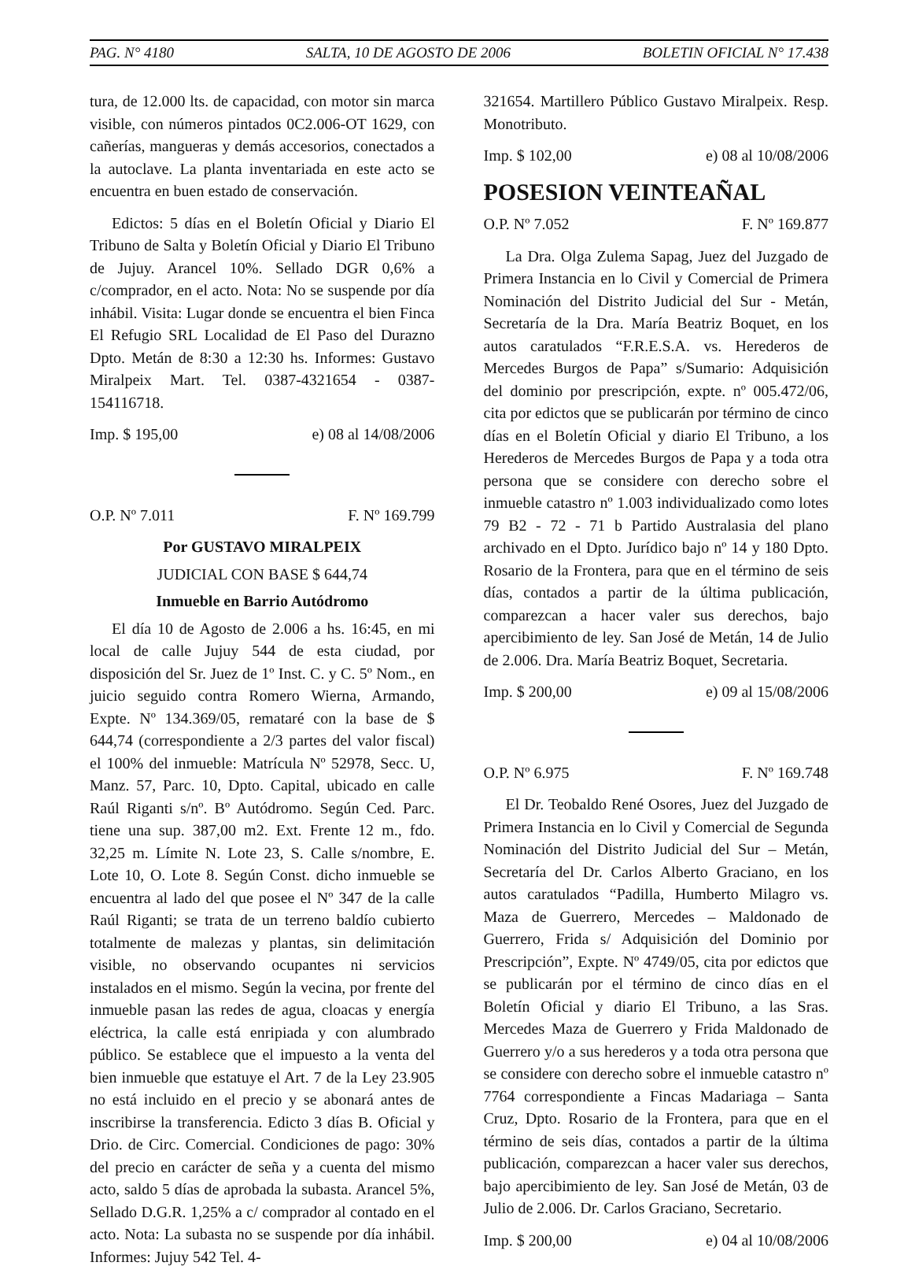PAG. N° 4180 SALTA, 10 DE AGOSTO DE 2006 BOLETIN OFICIAL N° 17.438
tura, de 12.000 lts. de capacidad, con motor sin marca visible, con números pintados 0C2.006-OT 1629, con cañerías, mangueras y demás accesorios, conectados a la autoclave. La planta inventariada en este acto se encuentra en buen estado de conservación.
Edictos: 5 días en el Boletín Oficial y Diario El Tribuno de Salta y Boletín Oficial y Diario El Tribuno de Jujuy. Arancel 10%. Sellado DGR 0,6% a c/comprador, en el acto. Nota: No se suspende por día inhábil. Visita: Lugar donde se encuentra el bien Finca El Refugio SRL Localidad de El Paso del Durazno Dpto. Metán de 8:30 a 12:30 hs. Informes: Gustavo Miralpeix Mart. Tel. 0387-4321654 - 0387-154116718.
Imp. $ 195,00 e) 08 al 14/08/2006
O.P. Nº 7.011 F. Nº 169.799
Por GUSTAVO MIRALPEIX
JUDICIAL CON BASE $ 644,74
Inmueble en Barrio Autódromo
El día 10 de Agosto de 2.006 a hs. 16:45, en mi local de calle Jujuy 544 de esta ciudad, por disposición del Sr. Juez de 1º Inst. C. y C. 5º Nom., en juicio seguido contra Romero Wierna, Armando, Expte. Nº 134.369/05, remataré con la base de $ 644,74 (correspondiente a 2/3 partes del valor fiscal) el 100% del inmueble: Matrícula Nº 52978, Secc. U, Manz. 57, Parc. 10, Dpto. Capital, ubicado en calle Raúl Riganti s/nº. Bº Autódromo. Según Ced. Parc. tiene una sup. 387,00 m2. Ext. Frente 12 m., fdo. 32,25 m. Límite N. Lote 23, S. Calle s/nombre, E. Lote 10, O. Lote 8. Según Const. dicho inmueble se encuentra al lado del que posee el Nº 347 de la calle Raúl Riganti; se trata de un terreno baldío cubierto totalmente de malezas y plantas, sin delimitación visible, no observando ocupantes ni servicios instalados en el mismo. Según la vecina, por frente del inmueble pasan las redes de agua, cloacas y energía eléctrica, la calle está enripiada y con alumbrado público. Se establece que el impuesto a la venta del bien inmueble que estatuye el Art. 7 de la Ley 23.905 no está incluido en el precio y se abonará antes de inscribirse la transferencia. Edicto 3 días B. Oficial y Drio. de Circ. Comercial. Condiciones de pago: 30% del precio en carácter de seña y a cuenta del mismo acto, saldo 5 días de aprobada la subasta. Arancel 5%, Sellado D.G.R. 1,25% a c/ comprador al contado en el acto. Nota: La subasta no se suspende por día inhábil. Informes: Jujuy 542 Tel. 4-
321654. Martillero Público Gustavo Miralpeix. Resp. Monotributo.
Imp. $ 102,00 e) 08 al 10/08/2006
POSESION VEINTEAÑAL
O.P. Nº 7.052 F. Nº 169.877
La Dra. Olga Zulema Sapag, Juez del Juzgado de Primera Instancia en lo Civil y Comercial de Primera Nominación del Distrito Judicial del Sur - Metán, Secretaría de la Dra. María Beatriz Boquet, en los autos caratulados “F.R.E.S.A. vs. Herederos de Mercedes Burgos de Papa” s/Sumario: Adquisición del dominio por prescripción, expte. nº 005.472/06, cita por edictos que se publicarán por término de cinco días en el Boletín Oficial y diario El Tribuno, a los Herederos de Mercedes Burgos de Papa y a toda otra persona que se considere con derecho sobre el inmueble catastro nº 1.003 individualizado como lotes 79 B2 - 72 - 71 b Partido Australasia del plano archivado en el Dpto. Jurídico bajo nº 14 y 180 Dpto. Rosario de la Frontera, para que en el término de seis días, contados a partir de la última publicación, comparezcan a hacer valer sus derechos, bajo apercibimiento de ley. San José de Metán, 14 de Julio de 2.006. Dra. María Beatriz Boquet, Secretaria.
Imp. $ 200,00 e) 09 al 15/08/2006
O.P. Nº 6.975 F. Nº 169.748
El Dr. Teobaldo René Osores, Juez del Juzgado de Primera Instancia en lo Civil y Comercial de Segunda Nominación del Distrito Judicial del Sur – Metán, Secretaría del Dr. Carlos Alberto Graciano, en los autos caratulados “Padilla, Humberto Milagro vs. Maza de Guerrero, Mercedes – Maldonado de Guerrero, Frida s/ Adquisición del Dominio por Prescripción”, Expte. Nº 4749/05, cita por edictos que se publicarán por el término de cinco días en el Boletín Oficial y diario El Tribuno, a las Sras. Mercedes Maza de Guerrero y Frida Maldonado de Guerrero y/o a sus herederos y a toda otra persona que se considere con derecho sobre el inmueble catastro nº 7764 correspondiente a Fincas Madariaga – Santa Cruz, Dpto. Rosario de la Frontera, para que en el término de seis días, contados a partir de la última publicación, comparezcan a hacer valer sus derechos, bajo apercibimiento de ley. San José de Metán, 03 de Julio de 2.006. Dr. Carlos Graciano, Secretario.
Imp. $ 200,00 e) 04 al 10/08/2006